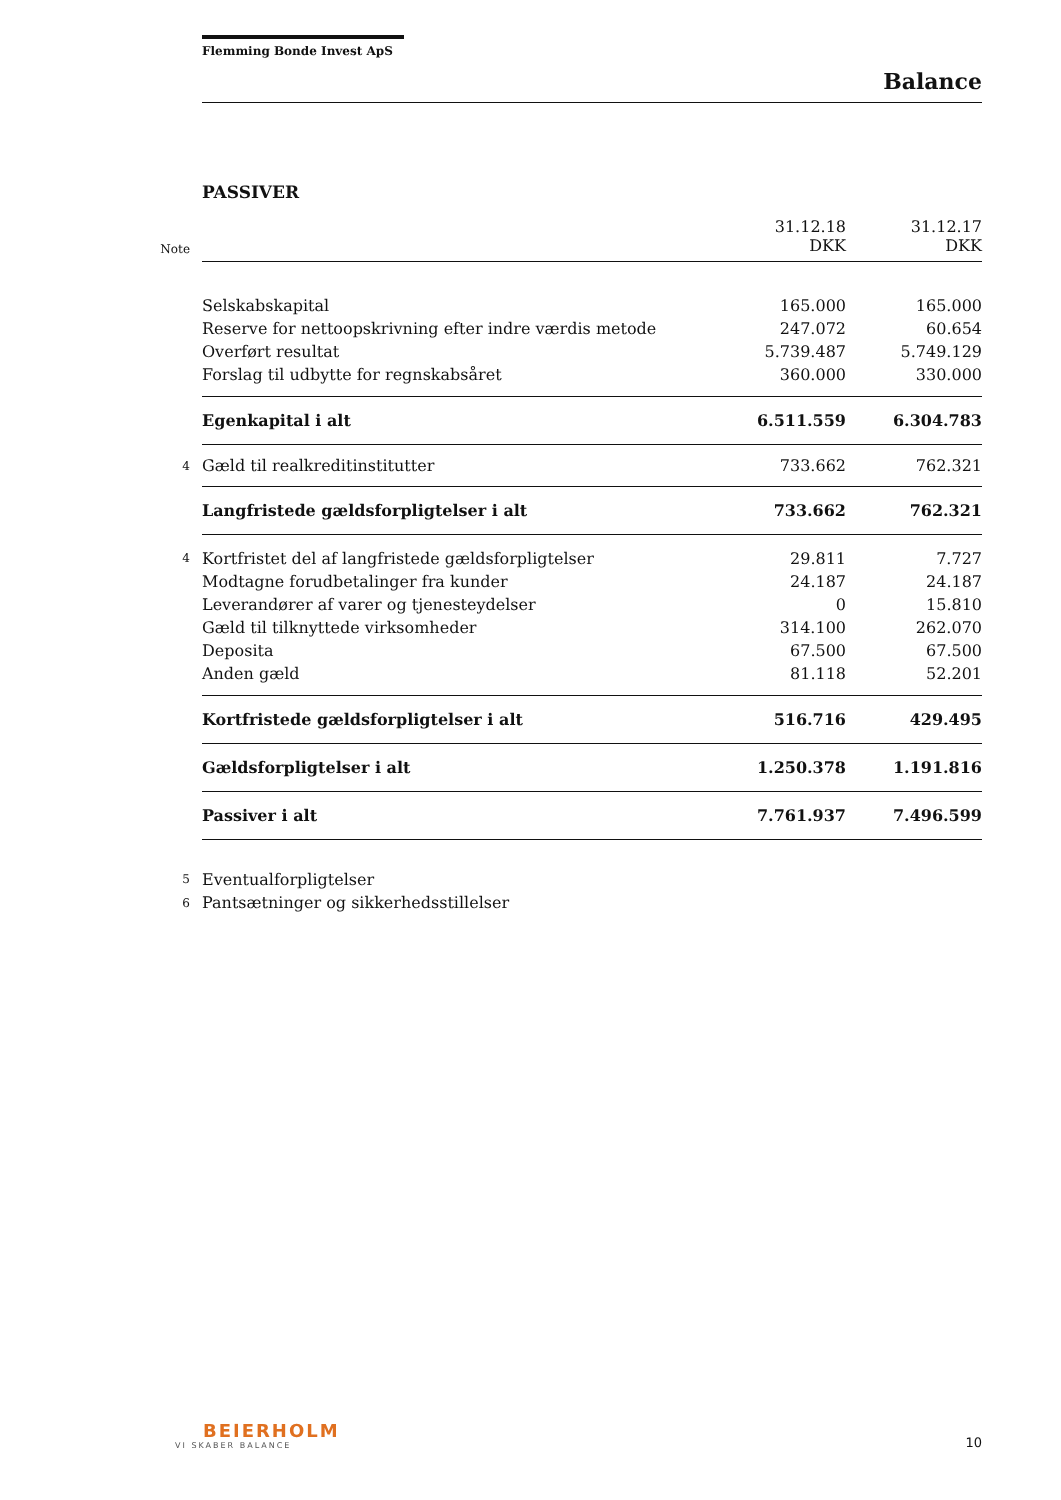Flemming Bonde Invest ApS
Balance
PASSIVER
| Note | | 31.12.18 DKK | 31.12.17 DKK |
| | Selskabskapital | 165.000 | 165.000 |
| | Reserve for nettoopskrivning efter indre værdis metode | 247.072 | 60.654 |
| | Overført resultat | 5.739.487 | 5.749.129 |
| | Forslag til udbytte for regnskabsåret | 360.000 | 330.000 |
| | Egenkapital i alt | 6.511.559 | 6.304.783 |
| 4 | Gæld til realkreditinstitutter | 733.662 | 762.321 |
| | Langfristede gældsforpligtelser i alt | 733.662 | 762.321 |
| 4 | Kortfristet del af langfristede gældsforpligtelser | 29.811 | 7.727 |
| | Modtagne forudbetalinger fra kunder | 24.187 | 24.187 |
| | Leverandører af varer og tjenesteydelser | 0 | 15.810 |
| | Gæld til tilknyttede virksomheder | 314.100 | 262.070 |
| | Deposita | 67.500 | 67.500 |
| | Anden gæld | 81.118 | 52.201 |
| | Kortfristede gældsforpligtelser i alt | 516.716 | 429.495 |
| | Gældsforpligtelser i alt | 1.250.378 | 1.191.816 |
| | Passiver i alt | 7.761.937 | 7.496.599 |
| 5 | Eventualforpligtelser | | |
| 6 | Pantsætninger og sikkerhedsstillelser | | |
BEIERHOLM
VI SKABER BALANCE
10